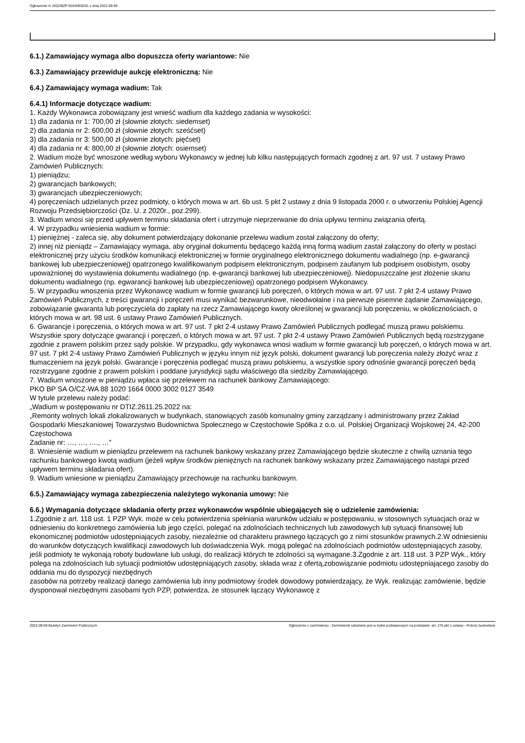Ogłoszenie nr 2022/BZP 00340935/01 z dnia 2022-09-09
6.1.) Zamawiający wymaga albo dopuszcza oferty wariantowe: Nie
6.3.) Zamawiający przewiduje aukcję elektroniczną: Nie
6.4.) Zamawiający wymaga wadium: Tak
6.4.1) Informacje dotyczące wadium:
1. Każdy Wykonawca zobowiązany jest wnieść wadium dla każdego zadania w wysokości:
1) dla zadania nr 1: 700,00 zł (słownie złotych: siedemset)
2) dla zadania nr 2: 600,00 zł (słownie złotych: sześćset)
3) dla zadania nr 3: 500,00 zł (słownie złotych: pięćset)
4) dla zadania nr 4: 800,00 zł (słownie złotych: osiemset)
2. Wadium może być wnoszone według wyboru Wykonawcy w jednej lub kilku następujących formach zgodnej z art. 97 ust. 7 ustawy Prawo Zamówień Publicznych:
1) pieniądzu;
2) gwarancjach bankowych;
3) gwarancjach ubezpieczeniowych;
4) poręczeniach udzielanych przez podmioty, o których mowa w art. 6b ust. 5 pkt 2 ustawy z dnia 9 listopada 2000 r. o utworzeniu Polskiej Agencji Rozwoju Przedsiębiorczości (Dz. U. z 2020r., poz.299).
3. Wadium wnosi się przed upływem terminu składania ofert i utrzymuje nieprzerwanie do dnia upływu terminu związania ofertą.
4. W przypadku wniesienia wadium w formie:
1) pieniężnej - zaleca się, aby dokument potwierdzający dokonanie przelewu wadium został załączony do oferty;
2) innej niż pieniądz – Zamawiający wymaga, aby oryginał dokumentu będącego każdą inną formą wadium zastał załączony do oferty w postaci elektronicznej przy użyciu środków komunikacji elektronicznej w formie oryginalnego elektronicznego dokumentu wadialnego (np. e-gwarancji bankowej lub ubezpieczeniowej) opatrzonego kwalifikowanym podpisem elektronicznym, podpisem zaufanym lub podpisem osobistym, osoby upoważnionej do wystawienia dokumentu wadialnego (np. e-gwarancji bankowej lub ubezpieczeniowej). Niedopuszczalne jest złożenie skanu dokumentu wadialnego (np. egwarancji bankowej lub ubezpieczeniowej) opatrzonego podpisem Wykonawcy.
5. W przypadku wnoszenia przez Wykonawcę wadium w formie gwarancji lub poręczeń, o których mowa w art. 97 ust. 7 pkt 2-4 ustawy Prawo Zamówień Publicznych, z treści gwarancji i poręczeń musi wynikać bezwarunkowe, nieodwołalne i na pierwsze pisemne żądanie Zamawiającego, zobowiązanie gwaranta lub poręczyciela do zapłaty na rzecz Zamawiającego kwoty określonej w gwarancji lub poręczeniu, w okolicznościach, o których mowa w art. 98 ust. 6 ustawy Prawo Zamówień Publicznych.
6. Gwarancje i poręczenia, o których mowa w art. 97 ust. 7 pkt 2-4 ustawy Prawo Zamówień Publicznych podlegać muszą prawu polskiemu. Wszystkie spory dotyczące gwarancji i poręczeń, o których mowa w art. 97 ust. 7 pkt 2-4 ustawy Prawo Zamówień Publicznych będą rozstrzygane zgodnie z prawem polskim przez sądy polskie. W przypadku, gdy wykonawca wnosi wadium w formie gwarancji lub poręczeń, o których mowa w art. 97 ust. 7 pkt 2-4 ustawy Prawo Zamówień Publicznych w języku innym niż język polski, dokument gwarancji lub poręczenia należy złożyć wraz z tłumaczeniem na język polski. Gwarancje i poręczenia podlegać muszą prawu polskiemu, a wszystkie spory odnośnie gwarancji poręczeń będą rozstrzygane zgodnie z prawem polskim i poddane jurysdykcji sądu właściwego dla siedziby Zamawiającego.
7. Wadium wnoszone w pieniądzu wpłaca się przelewem na rachunek bankowy Zamawiającego:
PKO BP SA O/CZ-WA 88 1020 1664 0000 3002 0127 3549
W tytule przelewu należy podać:
„Wadium w postępowaniu nr DTIZ.2611.25.2022 na:
„Remonty wolnych lokali zlokalizowanych w budynkach, stanowiących zasób komunalny gminy zarządzany i administrowany przez Zakład Gospodarki Mieszkaniowej Towarzystwo Budownictwa Społecznego w Częstochowie Spółka z o.o. ul. Polskiej Organizacji Wojskowej 24, 42-200 Częstochowa
Zadanie nr: …, …, …., …”
8. Wniesienie wadium w pieniądzu przelewem na rachunek bankowy wskazany przez Zamawiającego będzie skuteczne z chwilą uznania tego rachunku bankowego kwotą wadium (jeżeli wpływ środków pieniężnych na rachunek bankowy wskazany przez Zamawiającego nastąpi przed upływem terminu składania ofert).
9. Wadium wniesione w pieniądzu Zamawiający przechowuje na rachunku bankowym.
6.5.) Zamawiający wymaga zabezpieczenia należytego wykonania umowy: Nie
6.6.) Wymagania dotyczące składania oferty przez wykonawców wspólnie ubiegających się o udzielenie zamówienia:
1.Zgodnie z art. 118 ust. 1 PZP Wyk. może w celu potwierdzenia spełniania warunków udziału w postępowaniu, w stosownych sytuacjach oraz w odniesieniu do konkretnego zamówienia lub jego części, polegać na zdolnościach technicznych lub zawodowych lub sytuacji finansowej lub ekonomicznej podmiotów udostępniających zasoby, niezależnie od charakteru prawnego łączących go z nimi stosunków prawnych.2.W odniesieniu do warunków dotyczących kwalifikacji zawodowych lub doświadczenia Wyk. mogą polegać na zdolnościach podmiotów udostępniających zasoby, jeśli podmioty te wykonają roboty budowlane lub usługi, do realizacji których te zdolności są wymagane.3.Zgodnie z art. 118 ust. 3 PZP Wyk., który polega na zdolnościach lub sytuacji podmiotów udostępniających zasoby, składa wraz z ofertą,zobowiązanie podmiotu udostępniającego zasoby do oddania mu do dyspozycji niezbędnych
zasobów na potrzeby realizacji danego zamówienia lub inny podmiotowy środek dowodowy potwierdzający, że Wyk. realizując zamówienie, będzie dysponował niezbędnymi zasobami tych PZP, potwierdza, że stosunek łączący Wykonawcę z
2022-09-09 Biuletyn Zamówień Publicznych Ogłoszenie o zamówieniu - Zamówienie udzielane jest w trybie podstawowym na podstawie: art. 275 pkt 1 ustawy - Roboty budowlane